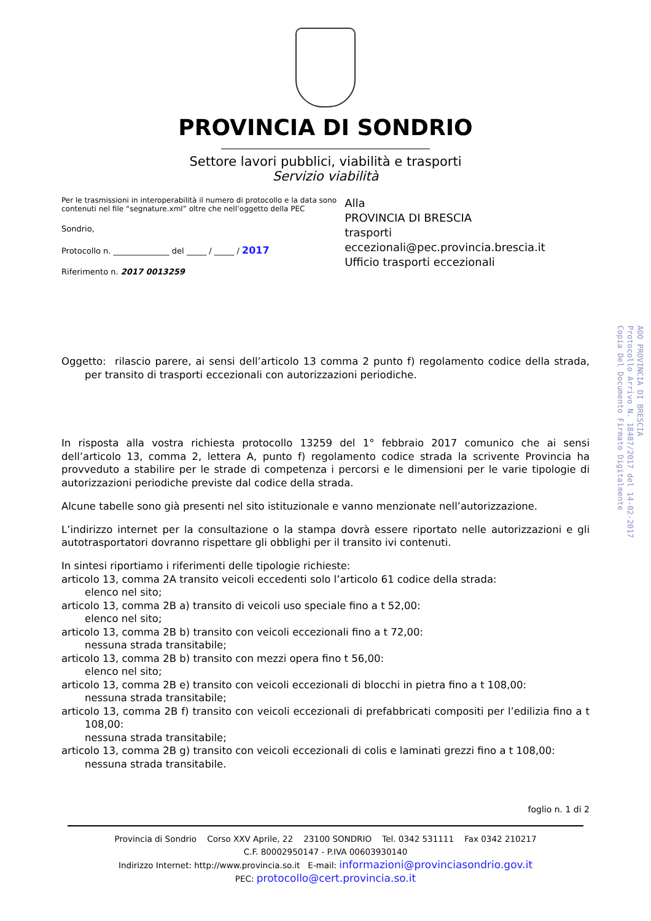PROVINCIA DI SONDRIO
Settore lavori pubblici, viabilità e trasporti
Servizio viabilità
Per le trasmissioni in interoperabilità il numero di protocollo e la data sono contenuti nel file “segnature.xml” oltre che nell’oggetto della PEC
Sondrio,
Protocollo n. ______________ del _____ / _____ / 2017
Riferimento n. 2017 0013259
Alla
PROVINCIA DI BRESCIA
trasporti eccezionali@pec.provincia.brescia.it
Ufficio trasporti eccezionali
Oggetto: rilascio parere, ai sensi dell’articolo 13 comma 2 punto f) regolamento codice della strada, per transito di trasporti eccezionali con autorizzazioni periodiche.
In risposta alla vostra richiesta protocollo 13259 del 1° febbraio 2017 comunico che ai sensi dell’articolo 13, comma 2, lettera A, punto f) regolamento codice strada la scrivente Provincia ha provveduto a stabilire per le strade di competenza i percorsi e le dimensioni per le varie tipologie di autorizzazioni periodiche previste dal codice della strada.
Alcune tabelle sono già presenti nel sito istituzionale e vanno menzionate nell’autorizzazione.
L’indirizzo internet per la consultazione o la stampa dovrà essere riportato nelle autorizzazioni e gli autotrasportatori dovranno rispettare gli obblighi per il transito ivi contenuti.
In sintesi riportiamo i riferimenti delle tipologie richieste:
articolo 13, comma 2A transito veicoli eccedenti solo l’articolo 61 codice della strada:
elenco nel sito;
articolo 13, comma 2B a) transito di veicoli uso speciale fino a t 52,00:
elenco nel sito;
articolo 13, comma 2B b) transito con veicoli eccezionali fino a t 72,00:
nessuna strada transitabile;
articolo 13, comma 2B b) transito con mezzi opera fino t 56,00:
elenco nel sito;
articolo 13, comma 2B e) transito con veicoli eccezionali di blocchi in pietra fino a t 108,00:
nessuna strada transitabile;
articolo 13, comma 2B f) transito con veicoli eccezionali di prefabbricati compositi per l’edilizia fino a t 108,00:
nessuna strada transitabile;
articolo 13, comma 2B g) transito con veicoli eccezionali di colis e laminati grezzi fino a t 108,00:
nessuna strada transitabile.
foglio n. 1 di 2
Provincia di Sondrio Corso XXV Aprile, 22 23100 SONDRIO Tel. 0342 531111 Fax 0342 210217
C.F. 80002950147 - P.IVA 00603930140
Indirizzo Internet: http://www.provincia.so.it E-mail: informazioni@provinciasondrio.gov.it
PEC: protocollo@cert.provincia.so.it
AOO PROVINCIA DI BRESCIA
Protocollo Arrivo N. 18487/2017 del 14-02-2017
Copia Del Documento Firmato Digitalmente